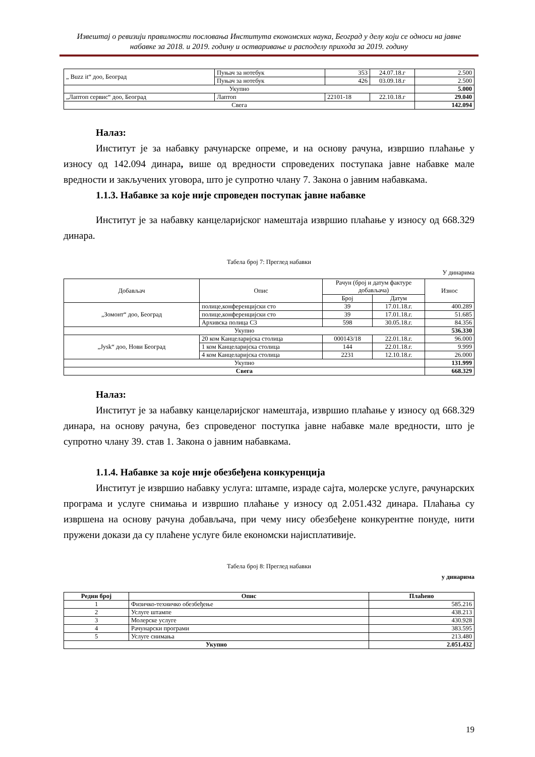Извештај о ревизији правилности пословања Института економских наука, Београд у делу који се односи на јавне набавке за 2018. и 2019. годину и остваривање и расподелу прихода за 2019. годину
| „ Buzz it“ доо, Београд | Пуњач за нотебук | 353 | 24.07.18.г | 2.500 |
| | Пуњач за нотебук | 426 | 03.09.18.г | 2.500 |
| Укупно | | | | 5.000 |
| „Лаптоп сервис“ доо, Београд | Лаптоп | 22101-18 | 22.10.18.г | 29.040 |
| Свега | | | | 142.094 |
Налаз:
Институт је за набавку рачунарске опреме, и на основу рачуна, извршио плаћање у износу од 142.094 динара, више од вредности спроведених поступака јавне набавке мале вредности и закључених уговора, што је супротно члану 7. Закона о јавним набавкама.
1.1.3. Набавке за које није спроведен поступак јавне набавке
Институт је за набавку канцеларијског намештаја извршио плаћање у износу од 668.329 динара.
Табела број 7: Преглед набавки
У динарима
| Добављач | Опис | Рачун (број и датум фактуре добављача) | | Износ |
| | | Број | Датум | |
| „Зомонт“ доо, Београд | полице,конференцијски сто | 39 | 17.01.18.г. | 400.289 |
| | полице,конференцијски сто | 39 | 17.01.18.г. | 51.685 |
| | Архивска полица С3 | 598 | 30.05.18.г. | 84.356 |
| Укупно | | | | 536.330 |
| „Jysk“ доо, Нови Београд | 20 ком Канцеларијска столица | 000143/18 | 22.01.18.г. | 96.000 |
| | 1 ком Канцеларијска столица | 144 | 22.01.18.г. | 9.999 |
| | 4 ком Канцеларијска столица | 2231 | 12.10.18.г. | 26.000 |
| Укупно | | | | 131.999 |
| Свега | | | | 668.329 |
Налаз:
Институт је за набавку канцеларијског намештаја, извршио плаћање у износу од 668.329 динара, на основу рачуна, без спроведеног поступка јавне набавке мале вредности, што је супротно члану 39. став 1. Закона о јавним набавкама.
1.1.4. Набавке за које није обезбеђена конкуренција
Институт је извршио набавку услуга: штампе, израде сајта, молерске услуге, рачунарских програма и услуге снимања и извршио плаћање у износу од 2.051.432 динара. Плаћања су извршена на основу рачуна добављача, при чему нису обезбеђене конкурентне понуде, нити пружени докази да су плаћене услуге биле економски најисплативије.
Табела број 8: Преглед набавки
у динарима
| Редни број | Опис | Плаћено |
| --- | --- | --- |
| 1 | Физичко-техничко обезбеђење | 585.216 |
| 2 | Услуге штампе | 438.213 |
| 3 | Молерске услуге | 430.928 |
| 4 | Рачунарски програми | 383.595 |
| 5 | Услуге снимања | 213.480 |
| Укупно | | 2.051.432 |
19